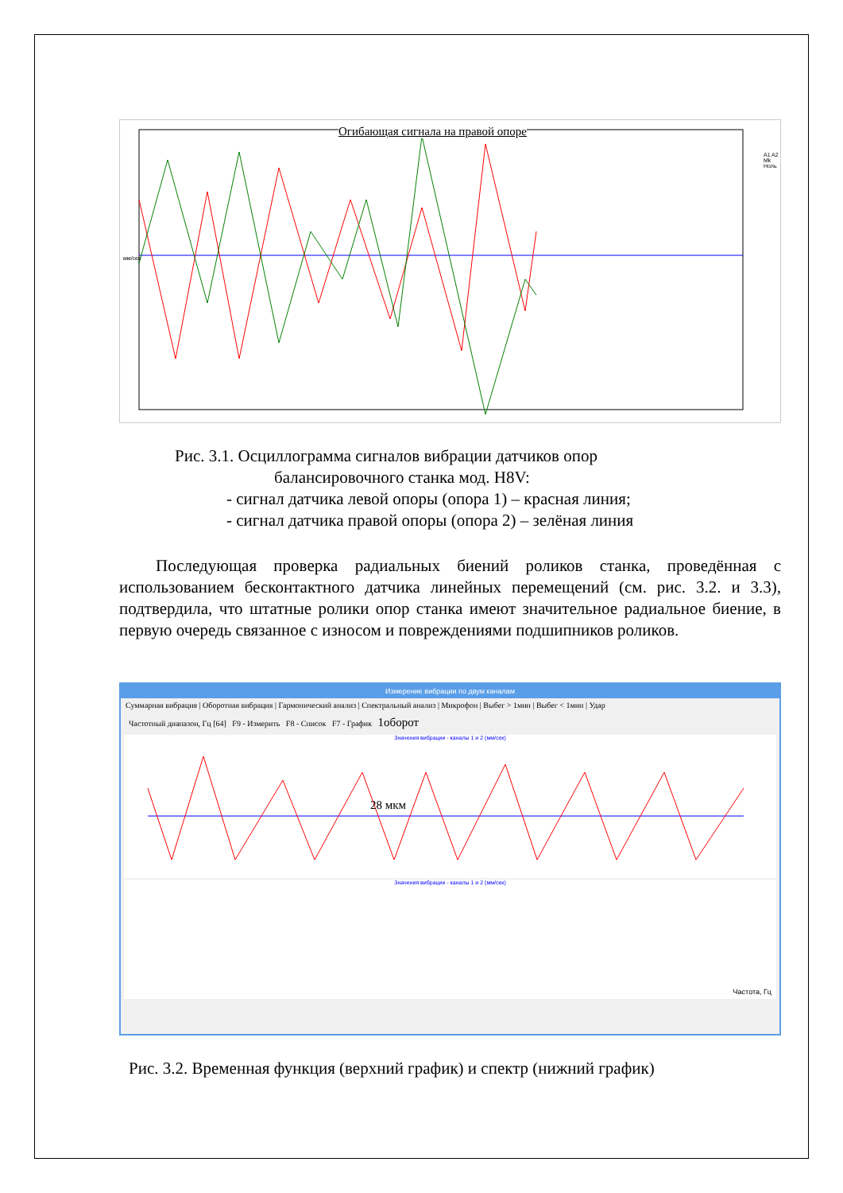Огибающая сигнала на правой опоре
мм/сек
A1 A2 Mk Ноль
Рис. 3.1. Осциллограмма сигналов вибрации датчиков опор
балансировочного станка мод. H8V:
- сигнал датчика левой опоры (опора 1) – красная линия;
- сигнал датчика правой опоры (опора 2) – зелёная линия
Последующая проверка радиальных биений роликов станка, проведённая с использованием бесконтактного датчика линейных перемещений (см. рис. 3.2. и 3.3), подтвердила, что штатные ролики опор станка имеют значительное радиальное биение, в первую очередь связанное с износом и повреждениями подшипников роликов.
Измерение вибрации по двум каналам
Суммарная вибрация | Оборотная вибрация | Гармонический анализ | Спектральный анализ | Микрофон | Выбег > 1мин | Выбег < 1мин | Удар
Частотный диапазон, Гц [64] F9 - Измерить F8 - Список F7 - График 1оборот
Значения вибрации - каналы 1 и 2 (мм/сек)
28 мкм
Значения вибрации - каналы 1 и 2 (мм/сек)
Частота, Гц
Рис. 3.2. Временная функция (верхний график) и спектр (нижний график)